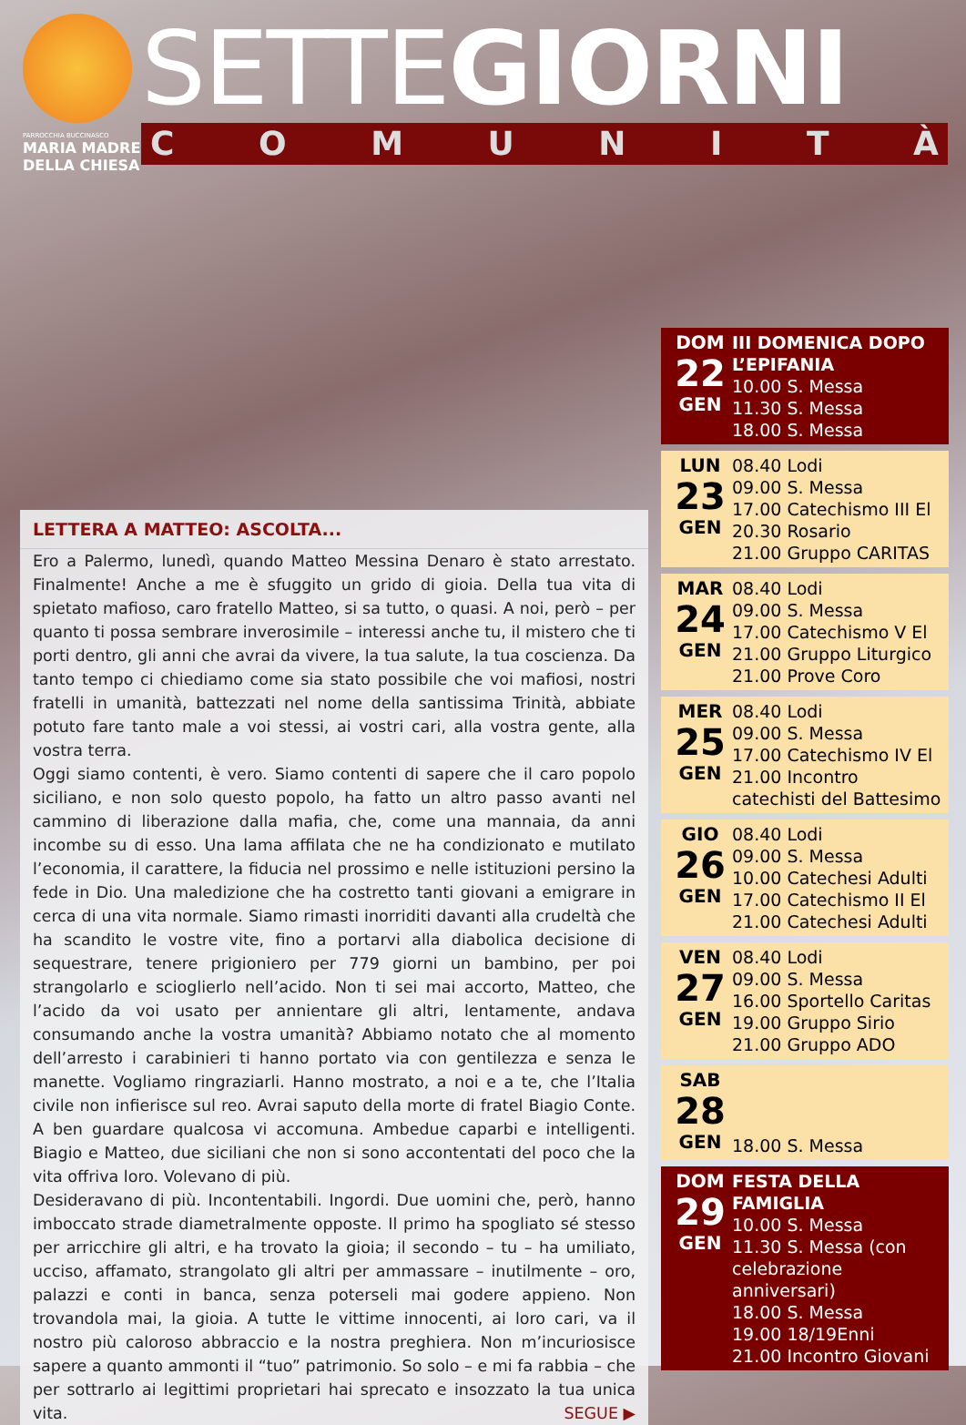PARROCCHIA BUCCINASCO
MARIA MADRE
DELLA CHIESA
SETTEGIORNI
COMUNITÀ
LETTERA A MATTEO: ASCOLTA...
Ero a Palermo, lunedì, quando Matteo Messina Denaro è stato arrestato. Finalmente! Anche a me è sfuggito un grido di gioia. Della tua vita di spietato mafioso, caro fratello Matteo, si sa tutto, o quasi. A noi, però – per quanto ti possa sembrare inverosimile – interessi anche tu, il mistero che ti porti dentro, gli anni che avrai da vivere, la tua salute, la tua coscienza. Da tanto tempo ci chiediamo come sia stato possibile che voi mafiosi, nostri fratelli in umanità, battezzati nel nome della santissima Trinità, abbiate potuto fare tanto male a voi stessi, ai vostri cari, alla vostra gente, alla vostra terra.
Oggi siamo contenti, è vero. Siamo contenti di sapere che il caro popolo siciliano, e non solo questo popolo, ha fatto un altro passo avanti nel cammino di liberazione dalla mafia, che, come una mannaia, da anni incombe su di esso. Una lama affilata che ne ha condizionato e mutilato l’economia, il carattere, la fiducia nel prossimo e nelle istituzioni persino la fede in Dio. Una maledizione che ha costretto tanti giovani a emigrare in cerca di una vita normale. Siamo rimasti inorriditi davanti alla crudeltà che ha scandito le vostre vite, fino a portarvi alla diabolica decisione di sequestrare, tenere prigioniero per 779 giorni un bambino, per poi strangolarlo e scioglierlo nell’acido. Non ti sei mai accorto, Matteo, che l’acido da voi usato per annientare gli altri, lentamente, andava consumando anche la vostra umanità? Abbiamo notato che al momento dell’arresto i carabinieri ti hanno portato via con gentilezza e senza le manette. Vogliamo ringraziarli. Hanno mostrato, a noi e a te, che l’Italia civile non infierisce sul reo. Avrai saputo della morte di fratel Biagio Conte. A ben guardare qualcosa vi accomuna. Ambedue caparbi e intelligenti. Biagio e Matteo, due siciliani che non si sono accontentati del poco che la vita offriva loro. Volevano di più.
Desideravano di più. Incontentabili. Ingordi. Due uomini che, però, hanno imboccato strade diametralmente opposte. Il primo ha spogliato sé stesso per arricchire gli altri, e ha trovato la gioia; il secondo – tu – ha umiliato, ucciso, affamato, strangolato gli altri per ammassare – inutilmente – oro, palazzi e conti in banca, senza poterseli mai godere appieno. Non trovandola mai, la gioia. A tutte le vittime innocenti, ai loro cari, va il nostro più caloroso abbraccio e la nostra preghiera. Non m’incuriosisce sapere a quanto ammonti il “tuo” patrimonio. So solo – e mi fa rabbia – che per sottrarlo ai legittimi proprietari hai sprecato e insozzato la tua unica vita. SEGUE ▶
DOM
22
GEN
III DOMENICA DOPO L’EPIFANIA
10.00 S. Messa
11.30 S. Messa
18.00 S. Messa
LUN
23
GEN
08.40 Lodi
09.00 S. Messa
17.00 Catechismo III El
20.30 Rosario
21.00 Gruppo CARITAS
MAR
24
GEN
08.40 Lodi
09.00 S. Messa
17.00 Catechismo V El
21.00 Gruppo Liturgico
21.00 Prove Coro
MER
25
GEN
08.40 Lodi
09.00 S. Messa
17.00 Catechismo IV El
21.00 Incontro catechisti del Battesimo
GIO
26
GEN
08.40 Lodi
09.00 S. Messa
10.00 Catechesi Adulti
17.00 Catechismo II El
21.00 Catechesi Adulti
VEN
27
GEN
08.40 Lodi
09.00 S. Messa
16.00 Sportello Caritas
19.00 Gruppo Sirio
21.00 Gruppo ADO
SAB
28
GEN
18.00 S. Messa
DOM
29
GEN
FESTA DELLA FAMIGLIA
10.00 S. Messa
11.30 S. Messa (con celebrazione anniversari)
18.00 S. Messa
19.00 18/19Enni
21.00 Incontro Giovani